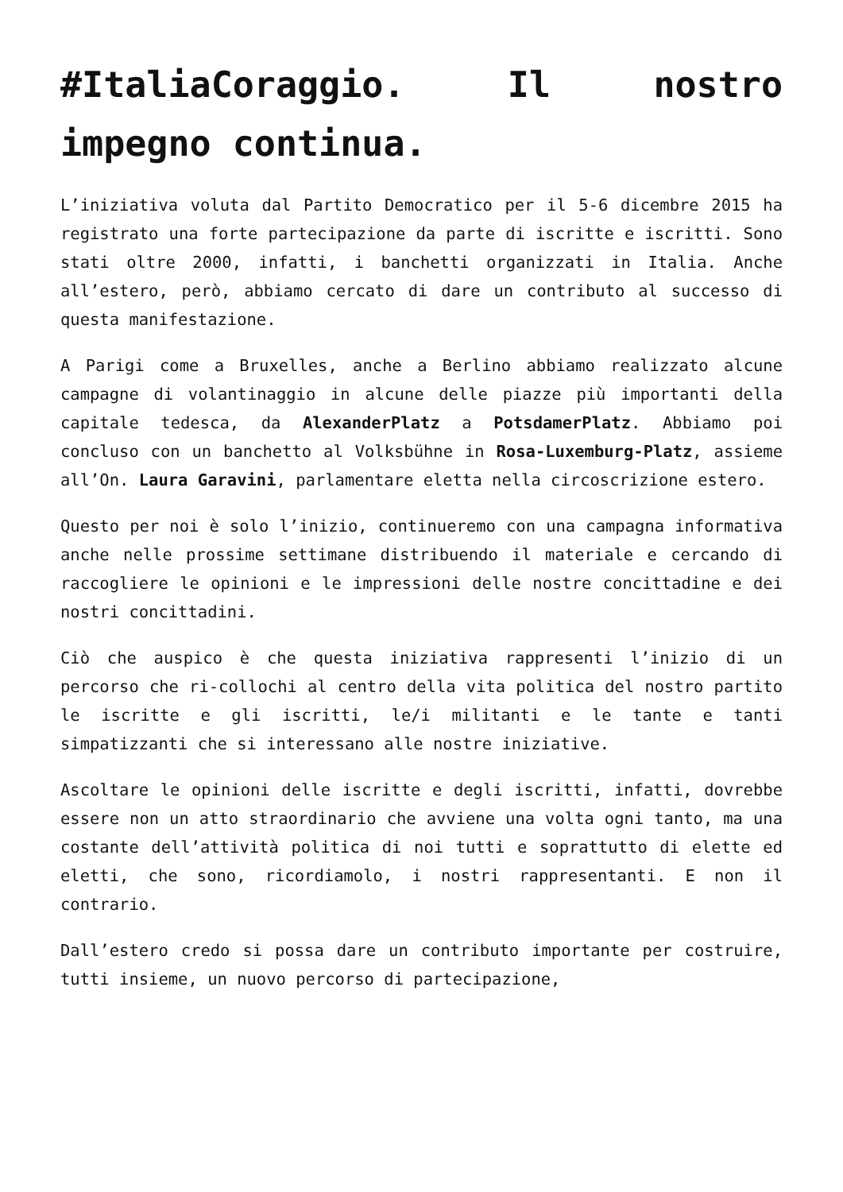#ItaliaCoraggio. Il nostro impegno continua.
L’iniziativa voluta dal Partito Democratico per il 5-6 dicembre 2015 ha registrato una forte partecipazione da parte di iscritte e iscritti. Sono stati oltre 2000, infatti, i banchetti organizzati in Italia. Anche all’estero, però, abbiamo cercato di dare un contributo al successo di questa manifestazione.
A Parigi come a Bruxelles, anche a Berlino abbiamo realizzato alcune campagne di volantinaggio in alcune delle piazze più importanti della capitale tedesca, da AlexanderPlatz a PotsdamerPlatz. Abbiamo poi concluso con un banchetto al Volksbühne in Rosa-Luxemburg-Platz, assieme all’On. Laura Garavini, parlamentare eletta nella circoscrizione estero.
Questo per noi è solo l’inizio, continueremo con una campagna informativa anche nelle prossime settimane distribuendo il materiale e cercando di raccogliere le opinioni e le impressioni delle nostre concittadine e dei nostri concittadini.
Ciò che auspico è che questa iniziativa rappresenti l’inizio di un percorso che ri-collochi al centro della vita politica del nostro partito le iscritte e gli iscritti, le/i militanti e le tante e tanti simpatizzanti che si interessano alle nostre iniziative.
Ascoltare le opinioni delle iscritte e degli iscritti, infatti, dovrebbe essere non un atto straordinario che avviene una volta ogni tanto, ma una costante dell’attività politica di noi tutti e soprattutto di elette ed eletti, che sono, ricordiamolo, i nostri rappresentanti. E non il contrario.
Dall’estero credo si possa dare un contributo importante per costruire, tutti insieme, un nuovo percorso di partecipazione,